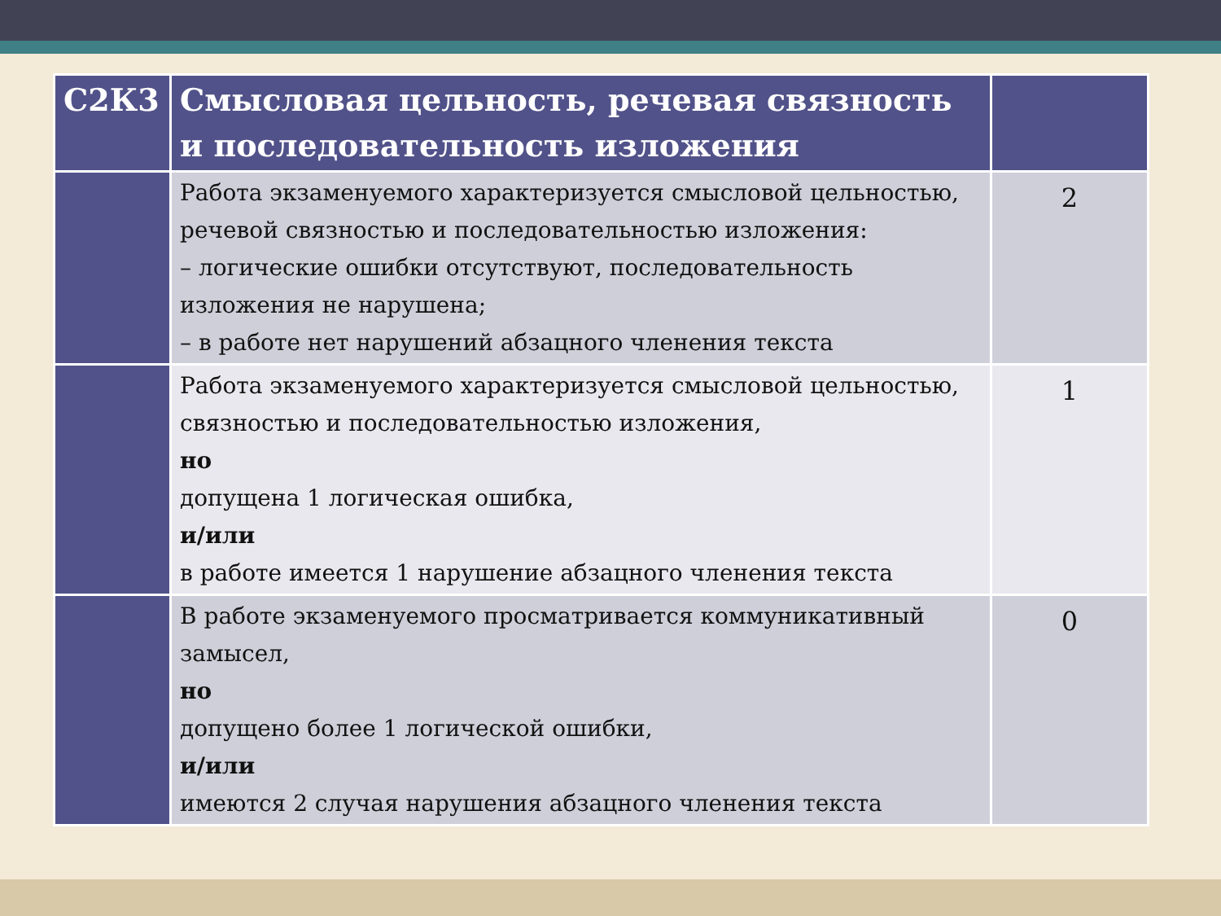| С2К3 | Смысловая цельность, речевая связность и последовательность изложения | |
| --- | --- | --- |
| | Работа экзаменуемого характеризуется смысловой цельностью, речевой связностью и последовательностью изложения: – логические ошибки отсутствуют, последовательность изложения не нарушена; – в работе нет нарушений абзацного членения текста | 2 |
| | Работа экзаменуемого характеризуется смысловой цельностью, связностью и последовательностью изложения, но допущена 1 логическая ошибка, и/или в работе имеется 1 нарушение абзацного членения текста | 1 |
| | В работе экзаменуемого просматривается коммуникативный замысел, но допущено более 1 логической ошибки, и/или имеются 2 случая нарушения абзацного членения текста | 0 |